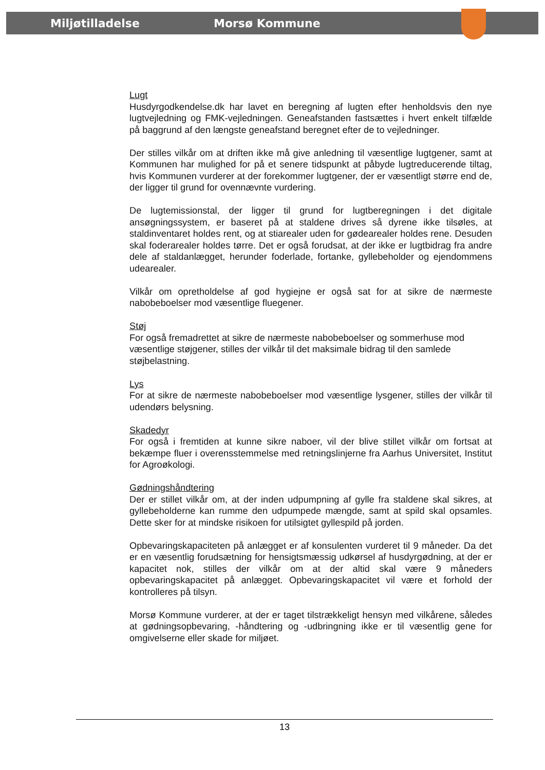Miljøtilladelse Morsø Kommune
Lugt
Husdyrgodkendelse.dk har lavet en beregning af lugten efter henholdsvis den nye lugtvejledning og FMK-vejledningen. Geneafstanden fastsættes i hvert enkelt tilfælde på baggrund af den længste geneafstand beregnet efter de to vejledninger.
Der stilles vilkår om at driften ikke må give anledning til væsentlige lugtgener, samt at Kommunen har mulighed for på et senere tidspunkt at påbyde lugtreducerende tiltag, hvis Kommunen vurderer at der forekommer lugtgener, der er væsentligt større end de, der ligger til grund for ovennævnte vurdering.
De lugtemissionstal, der ligger til grund for lugtberegningen i det digitale ansøgningssystem, er baseret på at staldene drives så dyrene ikke tilsøles, at staldinventaret holdes rent, og at stiarealer uden for gødearealer holdes rene. Desuden skal foderarealer holdes tørre. Det er også forudsat, at der ikke er lugtbidrag fra andre dele af staldanlægget, herunder foderlade, fortanke, gyllebeholder og ejendommens udearealer.
Vilkår om opretholdelse af god hygiejne er også sat for at sikre de nærmeste nabobeboelser mod væsentlige fluegener.
Støj
For også fremadrettet at sikre de nærmeste nabobeboelser og sommerhuse mod væsentlige støjgener, stilles der vilkår til det maksimale bidrag til den samlede støjbelastning.
Lys
For at sikre de nærmeste nabobeboelser mod væsentlige lysgener, stilles der vilkår til udendørs belysning.
Skadedyr
For også i fremtiden at kunne sikre naboer, vil der blive stillet vilkår om fortsat at bekæmpe fluer i overensstemmelse med retningslinjerne fra Aarhus Universitet, Institut for Agroøkologi.
Gødningshåndtering
Der er stillet vilkår om, at der inden udpumpning af gylle fra staldene skal sikres, at gyllebeholderne kan rumme den udpumpede mængde, samt at spild skal opsamles. Dette sker for at mindske risikoen for utilsigtet gyllespild på jorden.
Opbevaringskapaciteten på anlægget er af konsulenten vurderet til 9 måneder. Da det er en væsentlig forudsætning for hensigtsmæssig udkørsel af husdyrgødning, at der er kapacitet nok, stilles der vilkår om at der altid skal være 9 måneders opbevaringskapacitet på anlægget. Opbevaringskapacitet vil være et forhold der kontrolleres på tilsyn.
Morsø Kommune vurderer, at der er taget tilstrækkeligt hensyn med vilkårene, således at gødningsopbevaring, -håndtering og -udbringning ikke er til væsentlig gene for omgivelserne eller skade for miljøet.
13